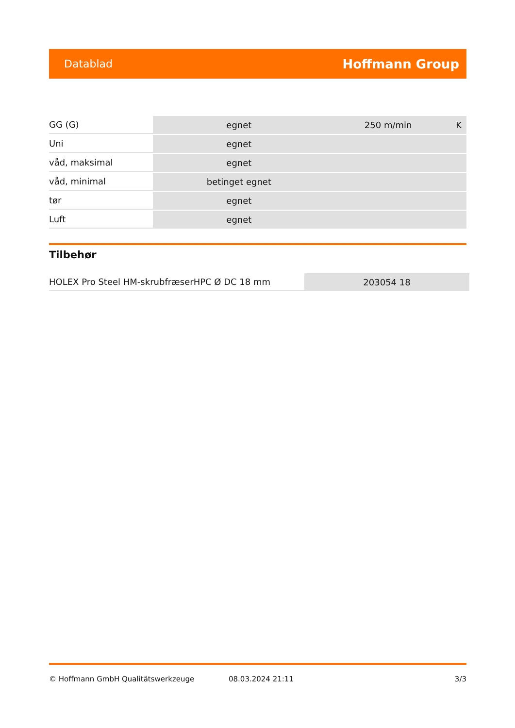Datablad Hoffmann Group
| GG (G) | egnet | 250 m/min | K |
| Uni | egnet | | |
| våd, maksimal | egnet | | |
| våd, minimal | betinget egnet | | |
| tør | egnet | | |
| Luft | egnet | | |
Tilbehør
| HOLEX Pro Steel HM-skrubfræserHPC Ø DC 18 mm | 203054 18 |
© Hoffmann GmbH Qualitätswerkzeuge 08.03.2024 21:11 3/3